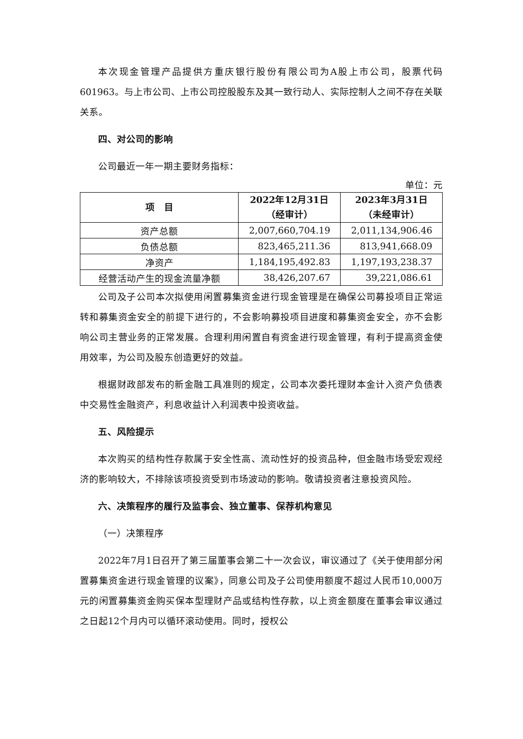本次现金管理产品提供方重庆银行股份有限公司为A股上市公司，股票代码601963。与上市公司、上市公司控股股东及其一致行动人、实际控制人之间不存在关联关系。
四、对公司的影响
公司最近一年一期主要财务指标：
单位：元
| 项 目 | 2022年12月31日 （经审计） | 2023年3月31日 （未经审计） |
| --- | --- | --- |
| 资产总额 | 2,007,660,704.19 | 2,011,134,906.46 |
| 负债总额 | 823,465,211.36 | 813,941,668.09 |
| 净资产 | 1,184,195,492.83 | 1,197,193,238.37 |
| 经营活动产生的现金流量净额 | 38,426,207.67 | 39,221,086.61 |
公司及子公司本次拟使用闲置募集资金进行现金管理是在确保公司募投项目正常运转和募集资金安全的前提下进行的，不会影响募投项目进度和募集资金安全，亦不会影响公司主营业务的正常发展。合理利用闲置自有资金进行现金管理，有利于提高资金使用效率，为公司及股东创造更好的效益。
根据财政部发布的新金融工具准则的规定，公司本次委托理财本金计入资产负债表中交易性金融资产，利息收益计入利润表中投资收益。
五、风险提示
本次购买的结构性存款属于安全性高、流动性好的投资品种，但金融市场受宏观经济的影响较大，不排除该项投资受到市场波动的影响。敬请投资者注意投资风险。
六、决策程序的履行及监事会、独立董事、保荐机构意见
（一）决策程序
2022年7月1日召开了第三届董事会第二十一次会议，审议通过了《关于使用部分闲置募集资金进行现金管理的议案》，同意公司及子公司使用额度不超过人民币10,000万元的闲置募集资金购买保本型理财产品或结构性存款，以上资金额度在董事会审议通过之日起12个月内可以循环滚动使用。同时，授权公